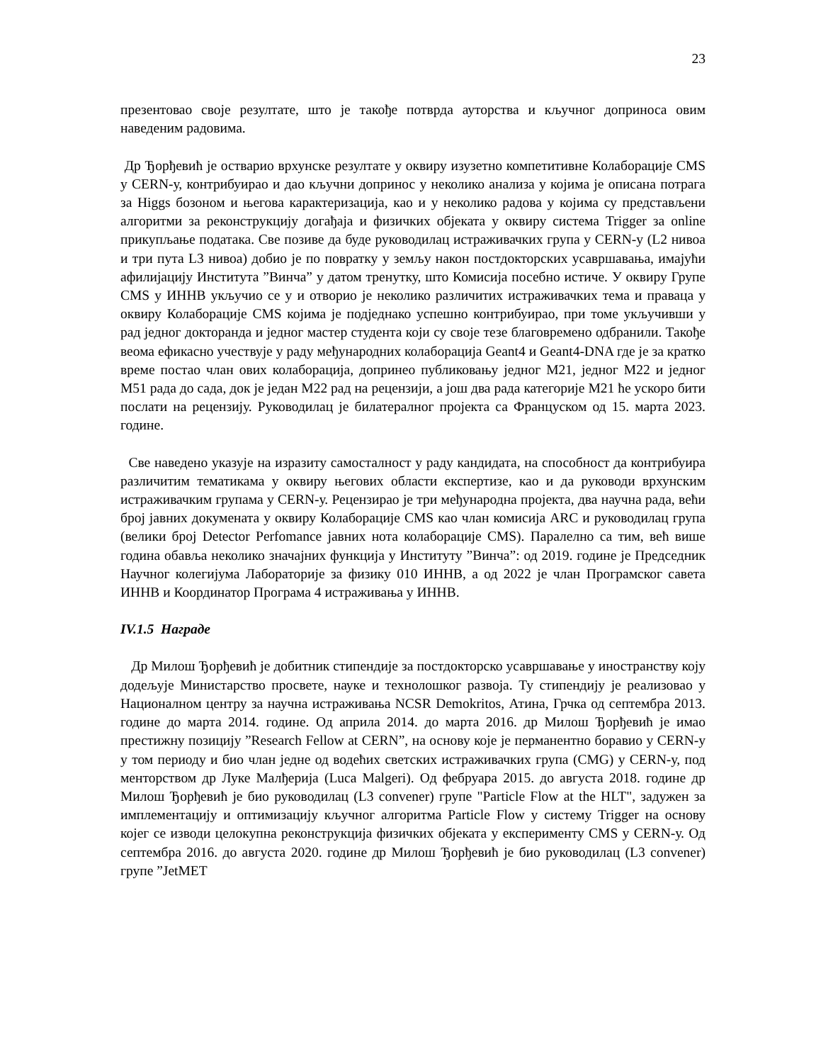23
презентовао своје резултате, што је такође потврда ауторства и кључног доприноса овим наведеним радовима.
Др Ђорђевић је остварио врхунске резултате у оквиру изузетно компетитивне Колаборације CMS у CERN-у, контрибуирао и дао кључни допринос у неколико анализа у којима је описана потрага за Higgs бозоном и његова карактеризација, као и у неколико радова у којима су представљени алгоритми за реконструкцију догађаја и физичких објеката у оквиру система Trigger за online прикупљање података. Све позиве да буде руководилац истраживачких група у CERN-у (L2 нивоа и три пута L3 нивоа) добио је по повратку у земљу након постдокторских усавршавања, имајући афилијацију Института ”Винча” у датом тренутку, што Комисија посебно истиче. У оквиру Групе CMS у ИННВ укључио се у и отворио је неколико различитих истраживачких тема и праваца у оквиру Колаборације CMS којима је подједнако успешно контрибуирао, при томе укључивши у рад једног докторанда и једног мастер студента који су своје тезе благовремено одбранили. Такође веома ефикасно учествује у раду међународних колаборација Geant4 и Geant4-DNA где је за кратко време постао члан ових колаборација, допринео публиковању једног M21, једног M22 и једног M51 рада до сада, док је један M22 рад на рецензији, а још два рада категорије M21 ће ускоро бити послати на рецензију. Руководилац је билатералног пројекта са Француском од 15. марта 2023. године.
Све наведено указује на изразиту самосталност у раду кандидата, на способност да контрибуира различитим тематикама у оквиру његових области експертизе, као и да руководи врхунским истраживачким групама у CERN-у. Рецензирао је три међународна пројекта, два научна рада, већи број јавних докумената у оквиру Колаборације CMS као члан комисија ARC и руководилац група (велики број Detector Perfomance јавних нота колаборације CMS). Паралелно са тим, већ више година обавља неколико значајних функција у Институту ”Винча”: од 2019. године је Председник Научног колегијума Лабораторије за физику 010 ИННВ, а од 2022 је члан Програмског савета ИННВ и Координатор Програма 4 истраживања у ИННВ.
IV.1.5 Награде
Др Милош Ђорђевић је добитник стипендије за постдокторско усавршавање у иностранству коју додељује Министарство просвете, науке и технолошког развоја. Ту стипендију је реализовао у Националном центру за научна истраживања NCSR Demokritos, Атина, Грчка од септембра 2013. године до марта 2014. године. Од априла 2014. до марта 2016. др Милош Ђорђевић је имао престижну позицију ”Research Fellow at CERN”, на основу које је перманентно боравио у CERN-у у том периоду и био члан једне од водећих светских истраживачких група (CMG) у CERN-у, под менторством др Луке Малђерија (Luca Malgeri). Од фебруара 2015. до августа 2018. године др Милош Ђорђевић је био руководилац (L3 convener) групе "Particle Flow at the HLT", задужен за имплементацију и оптимизацију кључног алгоритма Particle Flow у систему Trigger на основу којег се изводи целокупна реконструкција физичких објеката у експерименту CMS у CERN-у. Од септембра 2016. до августа 2020. године др Милош Ђорђевић је био руководилац (L3 convener) групе ”JetMET